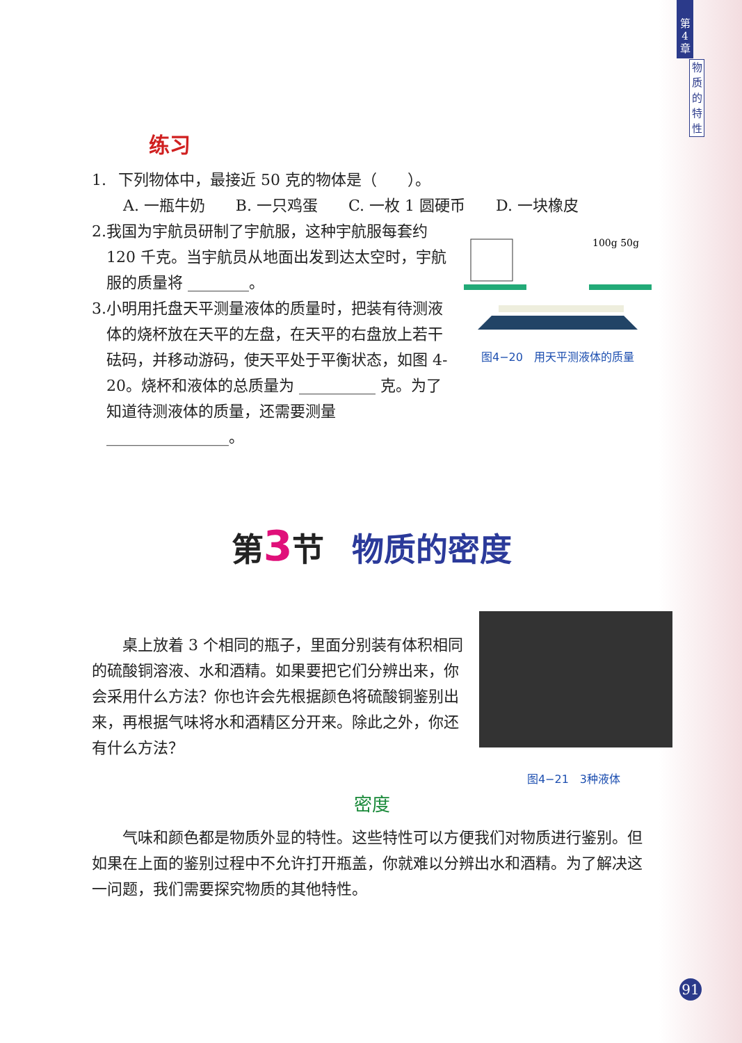第
4
章
物
质
的
特
性
练习
1. 下列物体中，最接近 50 克的物体是（　　）。
A. 一瓶牛奶　　B. 一只鸡蛋　　C. 一枚 1 圆硬币　　D. 一块橡皮
100g 50g
图4−20　用天平测液体的质量
2. 我国为宇航员研制了宇航服，这种宇航服每套约 120 千克。当宇航员从地面出发到达太空时，宇航服的质量将 ________。
3. 小明用托盘天平测量液体的质量时，把装有待测液体的烧杯放在天平的左盘，在天平的右盘放上若干砝码，并移动游码，使天平处于平衡状态，如图 4-20。烧杯和液体的总质量为 __________ 克。为了知道待测液体的质量，还需要测量 ________________。
第 3 节 物质的密度
桌上放着 3 个相同的瓶子，里面分别装有体积相同的硫酸铜溶液、水和酒精。如果要把它们分辨出来，你会采用什么方法？你也许会先根据颜色将硫酸铜鉴别出来，再根据气味将水和酒精区分开来。除此之外，你还有什么方法？
图4−21　3种液体
密度
气味和颜色都是物质外显的特性。这些特性可以方便我们对物质进行鉴别。但如果在上面的鉴别过程中不允许打开瓶盖，你就难以分辨出水和酒精。为了解决这一问题，我们需要探究物质的其他特性。
91